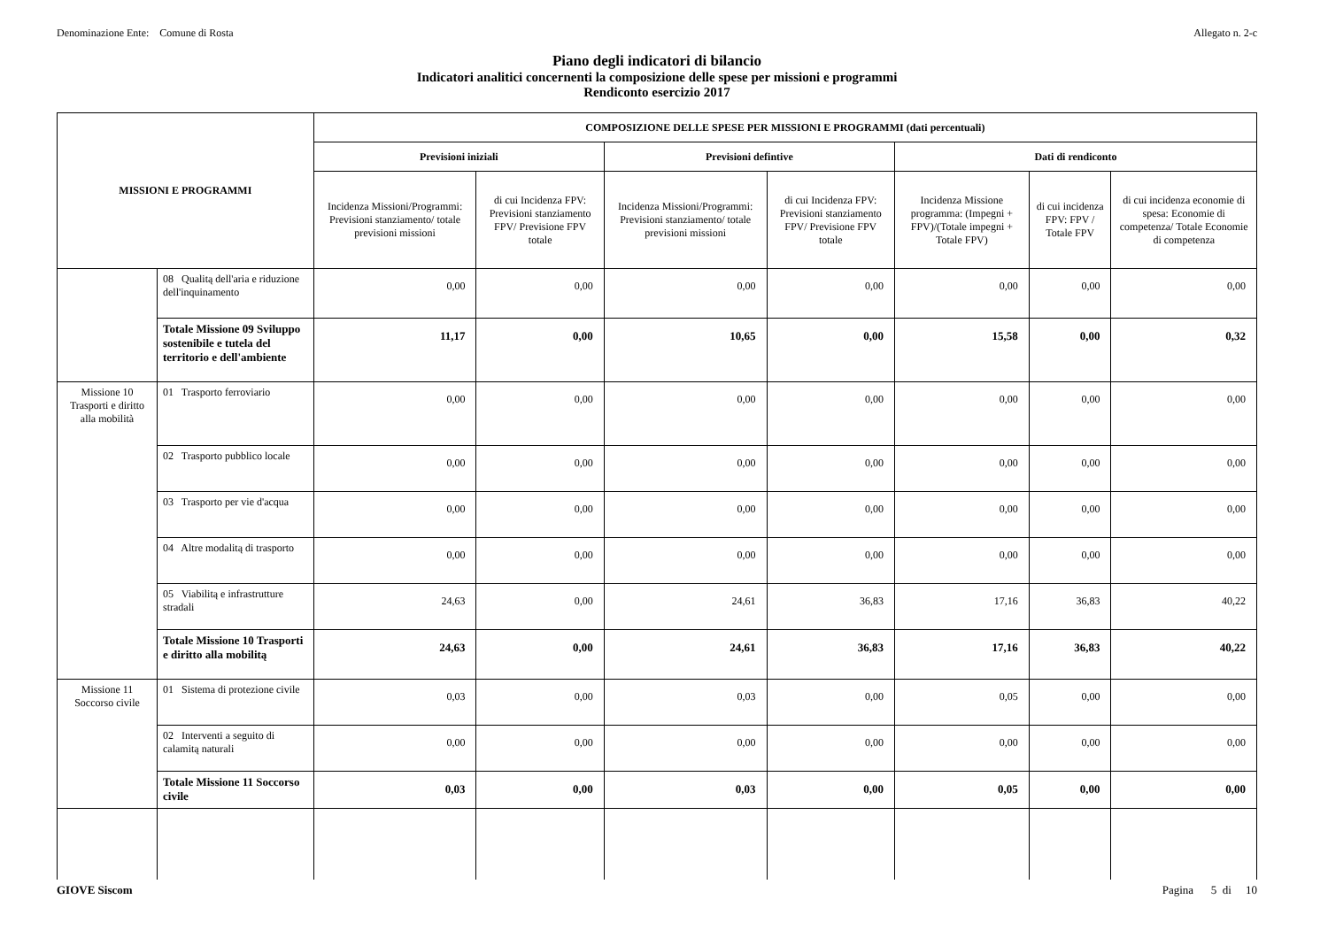Denominazione Ente: Comune di Rosta Allegato n. 2-c
Piano degli indicatori di bilancio
Indicatori analitici concernenti la composizione delle spese per missioni e programmi
Rendiconto esercizio 2017
| MISSIONI E PROGRAMMI | | COMPOSIZIONE DELLE SPESE PER MISSIONI E PROGRAMMI (dati percentuali) | | | | | | |
| --- | --- | --- | --- | --- | --- | --- | --- | --- |
| | | Previsioni iniziali | | Previsioni defintive | | Dati di rendiconto | | |
| | | Incidenza Missioni/Programmi: Previsioni stanziamento/ totale previsioni missioni | di cui Incidenza FPV: Previsioni stanziamento FPV/ Previsione FPV totale | Incidenza Missioni/Programmi: Previsioni stanziamento/ totale previsioni missioni | di cui Incidenza FPV: Previsioni stanziamento FPV/ Previsione FPV totale | Incidenza Missione programma: (Impegni + FPV)/(Totale impegni + Totale FPV) | di cui incidenza FPV: FPV / Totale FPV | di cui incidenza economie di spesa: Economie di competenza/ Totale Economie di competenza |
| | 08 Qualitą dell'aria e riduzione dell'inquinamento | 0,00 | 0,00 | 0,00 | 0,00 | 0,00 | 0,00 | 0,00 |
| | Totale Missione 09 Sviluppo sostenibile e tutela del territorio e dell'ambiente | 11,17 | 0,00 | 10,65 | 0,00 | 15,58 | 0,00 | 0,32 |
| Missione 10 Trasporti e diritto alla mobilità | 01 Trasporto ferroviario | 0,00 | 0,00 | 0,00 | 0,00 | 0,00 | 0,00 | 0,00 |
| | 02 Trasporto pubblico locale | 0,00 | 0,00 | 0,00 | 0,00 | 0,00 | 0,00 | 0,00 |
| | 03 Trasporto per vie d'acqua | 0,00 | 0,00 | 0,00 | 0,00 | 0,00 | 0,00 | 0,00 |
| | 04 Altre modalitą di trasporto | 0,00 | 0,00 | 0,00 | 0,00 | 0,00 | 0,00 | 0,00 |
| | 05 Viabilitą e infrastrutture stradali | 24,63 | 0,00 | 24,61 | 36,83 | 17,16 | 36,83 | 40,22 |
| | Totale Missione 10 Trasporti e diritto alla mobilitą | 24,63 | 0,00 | 24,61 | 36,83 | 17,16 | 36,83 | 40,22 |
| Missione 11 Soccorso civile | 01 Sistema di protezione civile | 0,03 | 0,00 | 0,03 | 0,00 | 0,05 | 0,00 | 0,00 |
| | 02 Interventi a seguito di calamitą naturali | 0,00 | 0,00 | 0,00 | 0,00 | 0,00 | 0,00 | 0,00 |
| | Totale Missione 11 Soccorso civile | 0,03 | 0,00 | 0,03 | 0,00 | 0,05 | 0,00 | 0,00 |
GIOVE Siscom Pagina 5 di 10